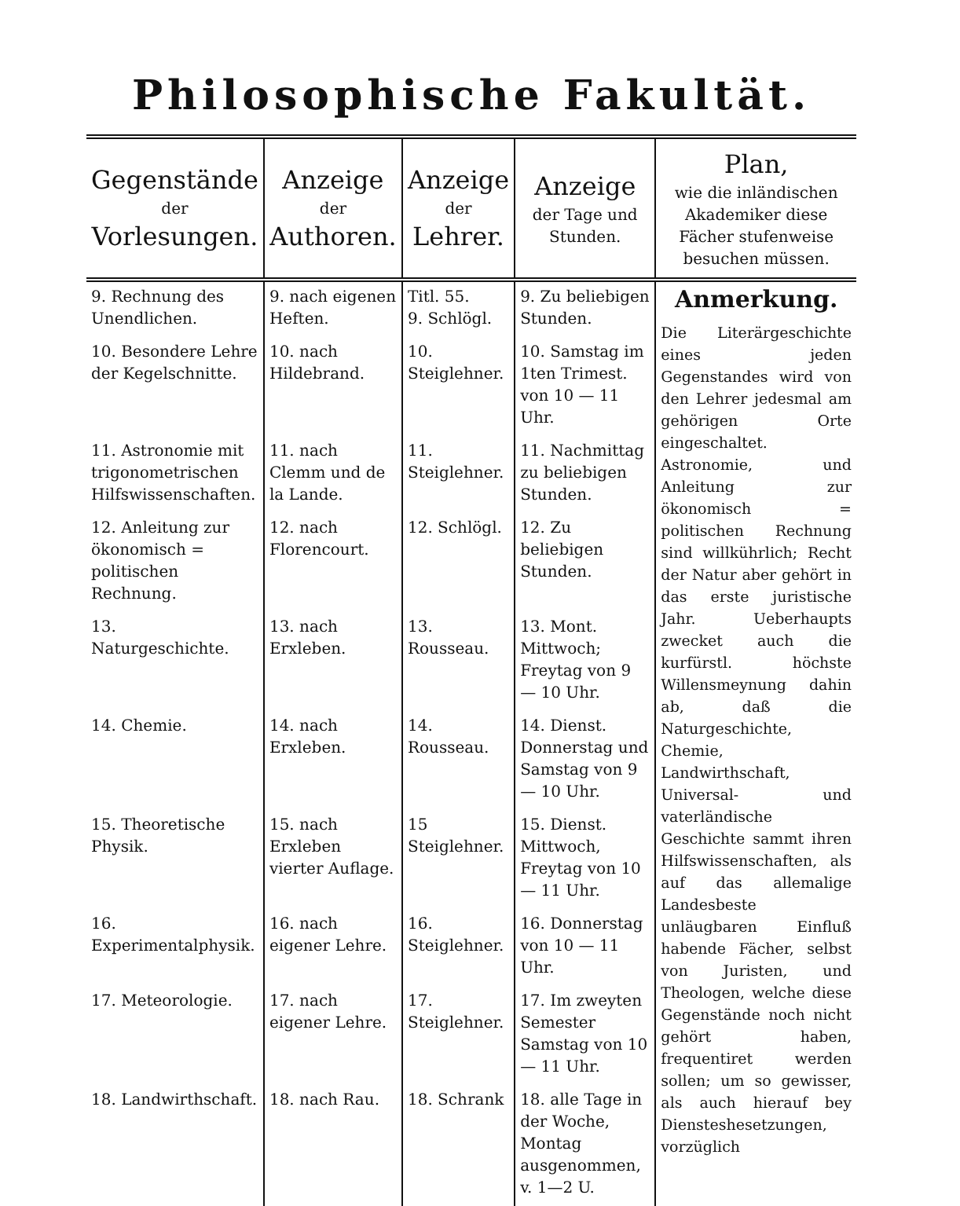Philosophische Fakultät.
| Gegenstände der Vorlesungen. | Anzeige der Authoren. | Anzeige der Lehrer. | Anzeige der Tage und Stunden. | Plan, wie die inländischen Akademiker diese Fächer stufenweise besuchen müssen. |
| --- | --- | --- | --- | --- |
| 9. Rechnung des Unendlichen. | 9. nach eigenen Heften. | Titl. 55. 9. Schlögl. | 9. Zu beliebigen Stunden. | Anmerkung. Die Literärgeschichte eines jeden Gegenstandes wird von den Lehrer jedesmal am gehörigen Orte eingeschaltet. Astronomie, und Anleitung zur ökonomisch = politischen Rechnung sind willkührlich; Recht der Natur aber gehört in das erste juristische Jahr. Ueberhaupts zwecket auch die kurfürstl. höchste Willensmeynung dahin ab, daß die Naturgeschichte, Chemie, Landwirthschaft, Universal- und vaterländische Geschichte sammt ihren Hilfswissenschaften, als auf das allemalige Landesbeste unläugbaren Einfluß habende Fächer, selbst von Juristen, und Theologen, welche diese Gegenstände noch nicht gehört haben, frequentiret werden sollen; um so gewisser, als auch hierauf bey Diensteshesetzungen, vorzüglich |
| 10. Besondere Lehre der Kegelschnitte. | 10. nach Hildebrand. | 10. Steiglehner. | 10. Samstag im 1ten Trimest. von 10 — 11 Uhr. | |
| 11. Astronomie mit trigonometrischen Hilfswissenschaften. | 11. nach Clemm und de la Lande. | 11. Steiglehner. | 11. Nachmittag zu beliebigen Stunden. | |
| 12. Anleitung zur ökonomisch = politischen Rechnung. | 12. nach Florencourt. | 12. Schlögl. | 12. Zu beliebigen Stunden. | |
| 13. Naturgeschichte. | 13. nach Erxleben. | 13. Rousseau. | 13. Mont. Mittwoch; Freytag von 9 — 10 Uhr. | |
| 14. Chemie. | 14. nach Erxleben. | 14. Rousseau. | 14. Dienst. Donnerstag und Samstag von 9 — 10 Uhr. | |
| 15. Theoretische Physik. | 15. nach Erxleben vierter Auflage. | 15 Steiglehner. | 15. Dienst. Mittwoch, Freytag von 10 — 11 Uhr. | |
| 16. Experimentalphysik. | 16. nach eigener Lehre. | 16. Steiglehner. | 16. Donnerstag von 10 — 11 Uhr. | |
| 17. Meteorologie. | 17. nach eigener Lehre. | 17. Steiglehner. | 17. Im zweyten Semester Samstag von 10 — 11 Uhr. | |
| 18. Landwirthschaft. | 18. nach Rau. | 18. Schrank | 18. alle Tage in der Woche, Montag ausgenommen, v. 1—2 U. | |